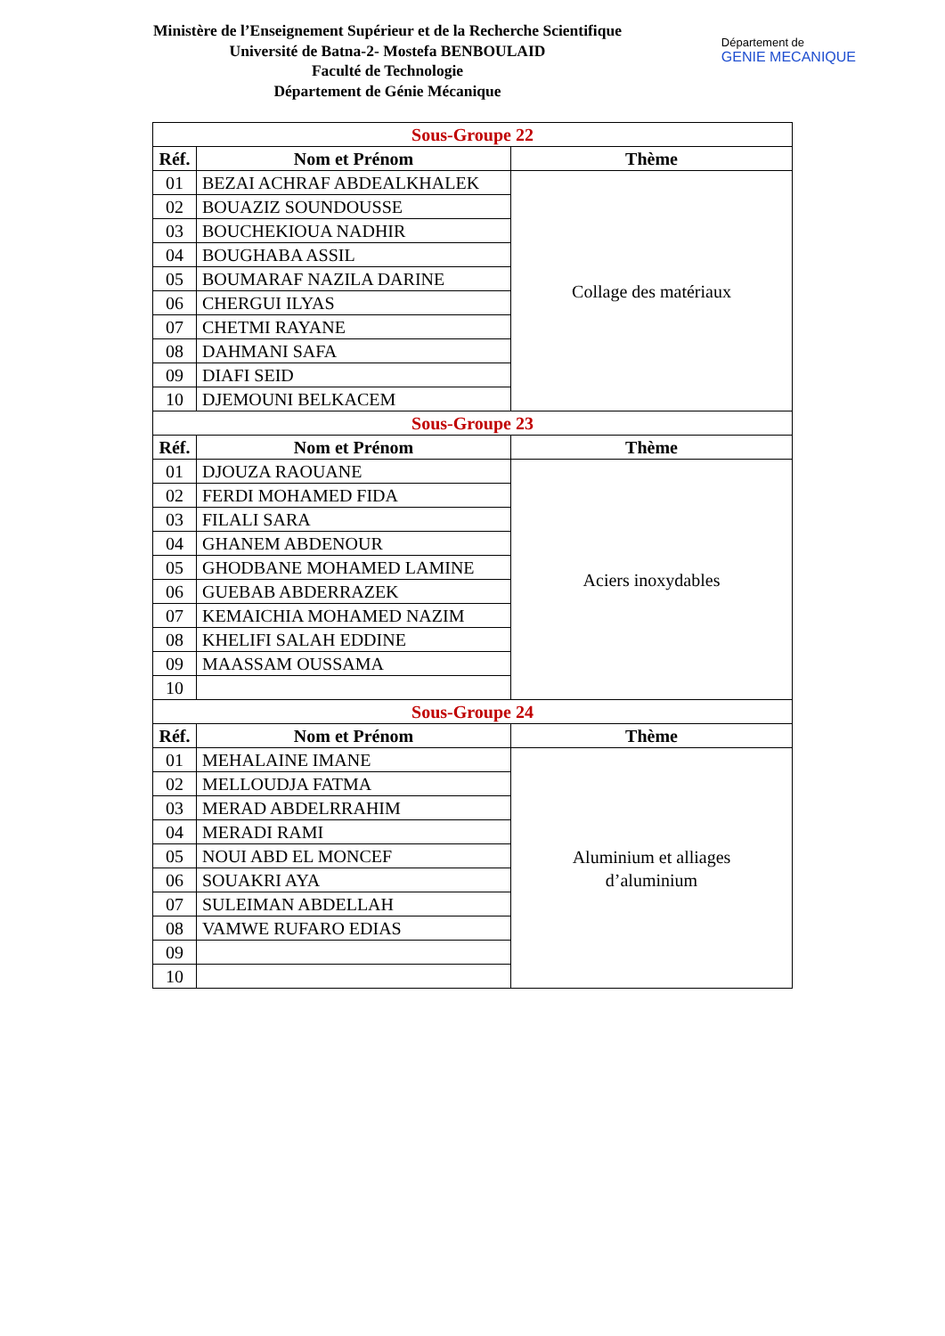Ministère de l’Enseignement Supérieur et de la Recherche Scientifique
Université de Batna-2- Mostefa BENBOULAID
Faculté de Technologie
Département de Génie Mécanique
Département de
GENIE MECANIQUE
| Sous-Groupe 22 | | |
| Réf. | Nom et Prénom | Thème |
| 01 | BEZAI ACHRAF ABDEALKHALEK | Collage des matériaux |
| 02 | BOUAZIZ SOUNDOUSSE | |
| 03 | BOUCHEKIOUA NADHIR | |
| 04 | BOUGHABA ASSIL | |
| 05 | BOUMARAF NAZILA DARINE | |
| 06 | CHERGUI ILYAS | |
| 07 | CHETMI RAYANE | |
| 08 | DAHMANI SAFA | |
| 09 | DIAFI SEID | |
| 10 | DJEMOUNI BELKACEM | |
| Sous-Groupe 23 | | |
| Réf. | Nom et Prénom | Thème |
| 01 | DJOUZA RAOUANE | Aciers inoxydables |
| 02 | FERDI MOHAMED FIDA | |
| 03 | FILALI SARA | |
| 04 | GHANEM ABDENOUR | |
| 05 | GHODBANE MOHAMED LAMINE | |
| 06 | GUEBAB ABDERRAZEK | |
| 07 | KEMAICHIA MOHAMED NAZIM | |
| 08 | KHELIFI SALAH EDDINE | |
| 09 | MAASSAM OUSSAMA | |
| 10 | | |
| Sous-Groupe 24 | | |
| Réf. | Nom et Prénom | Thème |
| 01 | MEHALAINE IMANE | Aluminium et alliages d’aluminium |
| 02 | MELLOUDJA FATMA | |
| 03 | MERAD ABDELRRAHIM | |
| 04 | MERADI RAMI | |
| 05 | NOUI ABD EL MONCEF | |
| 06 | SOUAKRI AYA | |
| 07 | SULEIMAN ABDELLAH | |
| 08 | VAMWE RUFARO EDIAS | |
| 09 | | |
| 10 | | |